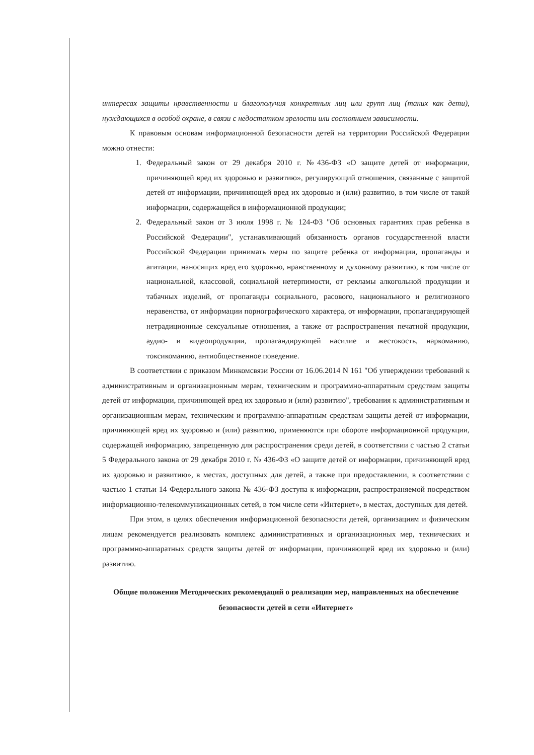интересах защиты нравственности и благополучия конкретных лиц или групп лиц (таких как дети), нуждающихся в особой охране, в связи с недостатком зрелости или состоянием зависимости.
К правовым основам информационной безопасности детей на территории Российской Федерации можно отнести:
1. Федеральный закон от 29 декабря 2010 г. №436-ФЗ «О защите детей от информации, причиняющей вред их здоровью и развитию», регулирующий отношения, связанные с защитой детей от информации, причиняющей вред их здоровью и (или) развитию, в том числе от такой информации, содержащейся в информационной продукции;
2. Федеральный закон от 3 июля 1998 г. № 124-ФЗ "Об основных гарантиях прав ребенка в Российской Федерации", устанавливающий обязанность органов государственной власти Российской Федерации принимать меры по защите ребенка от информации, пропаганды и агитации, наносящих вред его здоровью, нравственному и духовному развитию, в том числе от национальной, классовой, социальной нетерпимости, от рекламы алкогольной продукции и табачных изделий, от пропаганды социального, расового, национального и религиозного неравенства, от информации порнографического характера, от информации, пропагандирующей нетрадиционные сексуальные отношения, а также от распространения печатной продукции, аудио- и видеопродукции, пропагандирующей насилие и жестокость, наркоманию, токсикоманию, антиобщественное поведение.
В соответствии с приказом Минкомсвязи России от 16.06.2014 N 161 "Об утверждении требований к административным и организационным мерам, техническим и программно-аппаратным средствам защиты детей от информации, причиняющей вред их здоровью и (или) развитию", требования к административным и организационным мерам, техническим и программно-аппаратным средствам защиты детей от информации, причиняющей вред их здоровью и (или) развитию, применяются при обороте информационной продукции, содержащей информацию, запрещенную для распространения среди детей, в соответствии с частью 2 статьи 5 Федерального закона от 29 декабря 2010 г. № 436-ФЗ «О защите детей от информации, причиняющей вред их здоровью и развитию», в местах, доступных для детей, а также при предоставлении, в соответствии с частью 1 статьи 14 Федерального закона № 436-ФЗ доступа к информации, распространяемой посредством информационно-телекоммуникационных сетей, в том числе сети «Интернет», в местах, доступных для детей.
При этом, в целях обеспечения информационной безопасности детей, организациям и физическим лицам рекомендуется реализовать комплекс административных и организационных мер, технических и программно-аппаратных средств защиты детей от информации, причиняющей вред их здоровью и (или) развитию.
Общие положения Методических рекомендаций о реализации мер, направленных на обеспечение безопасности детей в сети «Интернет»